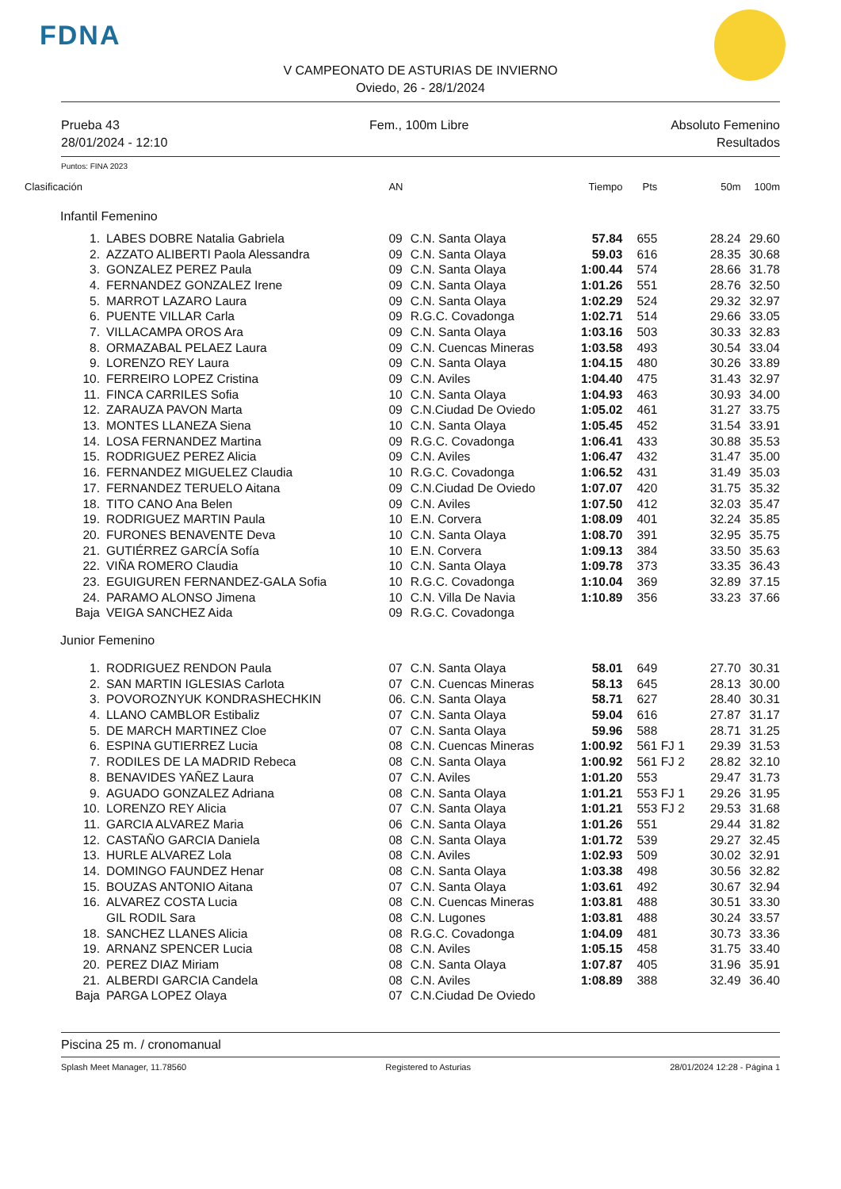FDNA
V CAMPEONATO DE ASTURIAS DE INVIERNO
Oviedo, 26 - 28/1/2024
Prueba 43
28/01/2024 - 12:10
Fem., 100m Libre Absoluto Femenino
Resultados
Puntos: FINA 2023
| Clasificación | | AN | | Tiempo | Pts | 50m | 100m |
| --- | --- | --- | --- | --- | --- | --- | --- |
| | Infantil Femenino | | | | | | |
| 1. | LABES DOBRE Natalia Gabriela | 09 | C.N. Santa Olaya | 57.84 | 655 | 28.24 | 29.60 |
| 2. | AZZATO ALIBERTI Paola Alessandra | 09 | C.N. Santa Olaya | 59.03 | 616 | 28.35 | 30.68 |
| 3. | GONZALEZ PEREZ Paula | 09 | C.N. Santa Olaya | 1:00.44 | 574 | 28.66 | 31.78 |
| 4. | FERNANDEZ GONZALEZ Irene | 09 | C.N. Santa Olaya | 1:01.26 | 551 | 28.76 | 32.50 |
| 5. | MARROT LAZARO Laura | 09 | C.N. Santa Olaya | 1:02.29 | 524 | 29.32 | 32.97 |
| 6. | PUENTE VILLAR Carla | 09 | R.G.C. Covadonga | 1:02.71 | 514 | 29.66 | 33.05 |
| 7. | VILLACAMPA OROS Ara | 09 | C.N. Santa Olaya | 1:03.16 | 503 | 30.33 | 32.83 |
| 8. | ORMAZABAL PELAEZ Laura | 09 | C.N. Cuencas Mineras | 1:03.58 | 493 | 30.54 | 33.04 |
| 9. | LORENZO REY Laura | 09 | C.N. Santa Olaya | 1:04.15 | 480 | 30.26 | 33.89 |
| 10. | FERREIRO LOPEZ Cristina | 09 | C.N. Aviles | 1:04.40 | 475 | 31.43 | 32.97 |
| 11. | FINCA CARRILES Sofia | 10 | C.N. Santa Olaya | 1:04.93 | 463 | 30.93 | 34.00 |
| 12. | ZARAUZA PAVON Marta | 09 | C.N.Ciudad De Oviedo | 1:05.02 | 461 | 31.27 | 33.75 |
| 13. | MONTES LLANEZA Siena | 10 | C.N. Santa Olaya | 1:05.45 | 452 | 31.54 | 33.91 |
| 14. | LOSA FERNANDEZ Martina | 09 | R.G.C. Covadonga | 1:06.41 | 433 | 30.88 | 35.53 |
| 15. | RODRIGUEZ PEREZ Alicia | 09 | C.N. Aviles | 1:06.47 | 432 | 31.47 | 35.00 |
| 16. | FERNANDEZ MIGUELEZ Claudia | 10 | R.G.C. Covadonga | 1:06.52 | 431 | 31.49 | 35.03 |
| 17. | FERNANDEZ TERUELO Aitana | 09 | C.N.Ciudad De Oviedo | 1:07.07 | 420 | 31.75 | 35.32 |
| 18. | TITO CANO Ana Belen | 09 | C.N. Aviles | 1:07.50 | 412 | 32.03 | 35.47 |
| 19. | RODRIGUEZ MARTIN Paula | 10 | E.N. Corvera | 1:08.09 | 401 | 32.24 | 35.85 |
| 20. | FURONES BENAVENTE Deva | 10 | C.N. Santa Olaya | 1:08.70 | 391 | 32.95 | 35.75 |
| 21. | GUTIÉRREZ GARCÍA Sofía | 10 | E.N. Corvera | 1:09.13 | 384 | 33.50 | 35.63 |
| 22. | VIÑA ROMERO Claudia | 10 | C.N. Santa Olaya | 1:09.78 | 373 | 33.35 | 36.43 |
| 23. | EGUIGUREN FERNANDEZ-GALA Sofia | 10 | R.G.C. Covadonga | 1:10.04 | 369 | 32.89 | 37.15 |
| 24. | PARAMO ALONSO Jimena | 10 | C.N. Villa De Navia | 1:10.89 | 356 | 33.23 | 37.66 |
| Baja | VEIGA SANCHEZ Aida | 09 | R.G.C. Covadonga | | | | |
| | Junior Femenino | | | | | | |
| 1. | RODRIGUEZ RENDON Paula | 07 | C.N. Santa Olaya | 58.01 | 649 | 27.70 | 30.31 |
| 2. | SAN MARTIN IGLESIAS Carlota | 07 | C.N. Cuencas Mineras | 58.13 | 645 | 28.13 | 30.00 |
| 3. | POVOROZNYUK KONDRASHECHKIN | 06. | C.N. Santa Olaya | 58.71 | 627 | 28.40 | 30.31 |
| 4. | LLANO CAMBLOR Estibaliz | 07 | C.N. Santa Olaya | 59.04 | 616 | 27.87 | 31.17 |
| 5. | DE MARCH MARTINEZ Cloe | 07 | C.N. Santa Olaya | 59.96 | 588 | 28.71 | 31.25 |
| 6. | ESPINA GUTIERREZ Lucia | 08 | C.N. Cuencas Mineras | 1:00.92 | 561 FJ 1 | 29.39 | 31.53 |
| 7. | RODILES DE LA MADRID Rebeca | 08 | C.N. Santa Olaya | 1:00.92 | 561 FJ 2 | 28.82 | 32.10 |
| 8. | BENAVIDES YAÑEZ Laura | 07 | C.N. Aviles | 1:01.20 | 553 | 29.47 | 31.73 |
| 9. | AGUADO GONZALEZ Adriana | 08 | C.N. Santa Olaya | 1:01.21 | 553 FJ 1 | 29.26 | 31.95 |
| 10. | LORENZO REY Alicia | 07 | C.N. Santa Olaya | 1:01.21 | 553 FJ 2 | 29.53 | 31.68 |
| 11. | GARCIA ALVAREZ Maria | 06 | C.N. Santa Olaya | 1:01.26 | 551 | 29.44 | 31.82 |
| 12. | CASTAÑO GARCIA Daniela | 08 | C.N. Santa Olaya | 1:01.72 | 539 | 29.27 | 32.45 |
| 13. | HURLE ALVAREZ Lola | 08 | C.N. Aviles | 1:02.93 | 509 | 30.02 | 32.91 |
| 14. | DOMINGO FAUNDEZ Henar | 08 | C.N. Santa Olaya | 1:03.38 | 498 | 30.56 | 32.82 |
| 15. | BOUZAS ANTONIO Aitana | 07 | C.N. Santa Olaya | 1:03.61 | 492 | 30.67 | 32.94 |
| 16. | ALVAREZ COSTA Lucia | 08 | C.N. Cuencas Mineras | 1:03.81 | 488 | 30.51 | 33.30 |
| | GIL RODIL Sara | 08 | C.N. Lugones | 1:03.81 | 488 | 30.24 | 33.57 |
| 18. | SANCHEZ LLANES Alicia | 08 | R.G.C. Covadonga | 1:04.09 | 481 | 30.73 | 33.36 |
| 19. | ARNANZ SPENCER Lucia | 08 | C.N. Aviles | 1:05.15 | 458 | 31.75 | 33.40 |
| 20. | PEREZ DIAZ Miriam | 08 | C.N. Santa Olaya | 1:07.87 | 405 | 31.96 | 35.91 |
| 21. | ALBERDI GARCIA Candela | 08 | C.N. Aviles | 1:08.89 | 388 | 32.49 | 36.40 |
| Baja | PARGA LOPEZ Olaya | 07 | C.N.Ciudad De Oviedo | | | | |
Piscina 25 m. / cronomanual
Splash Meet Manager, 11.78560 Registered to Asturias 28/01/2024 12:28 - Página 1